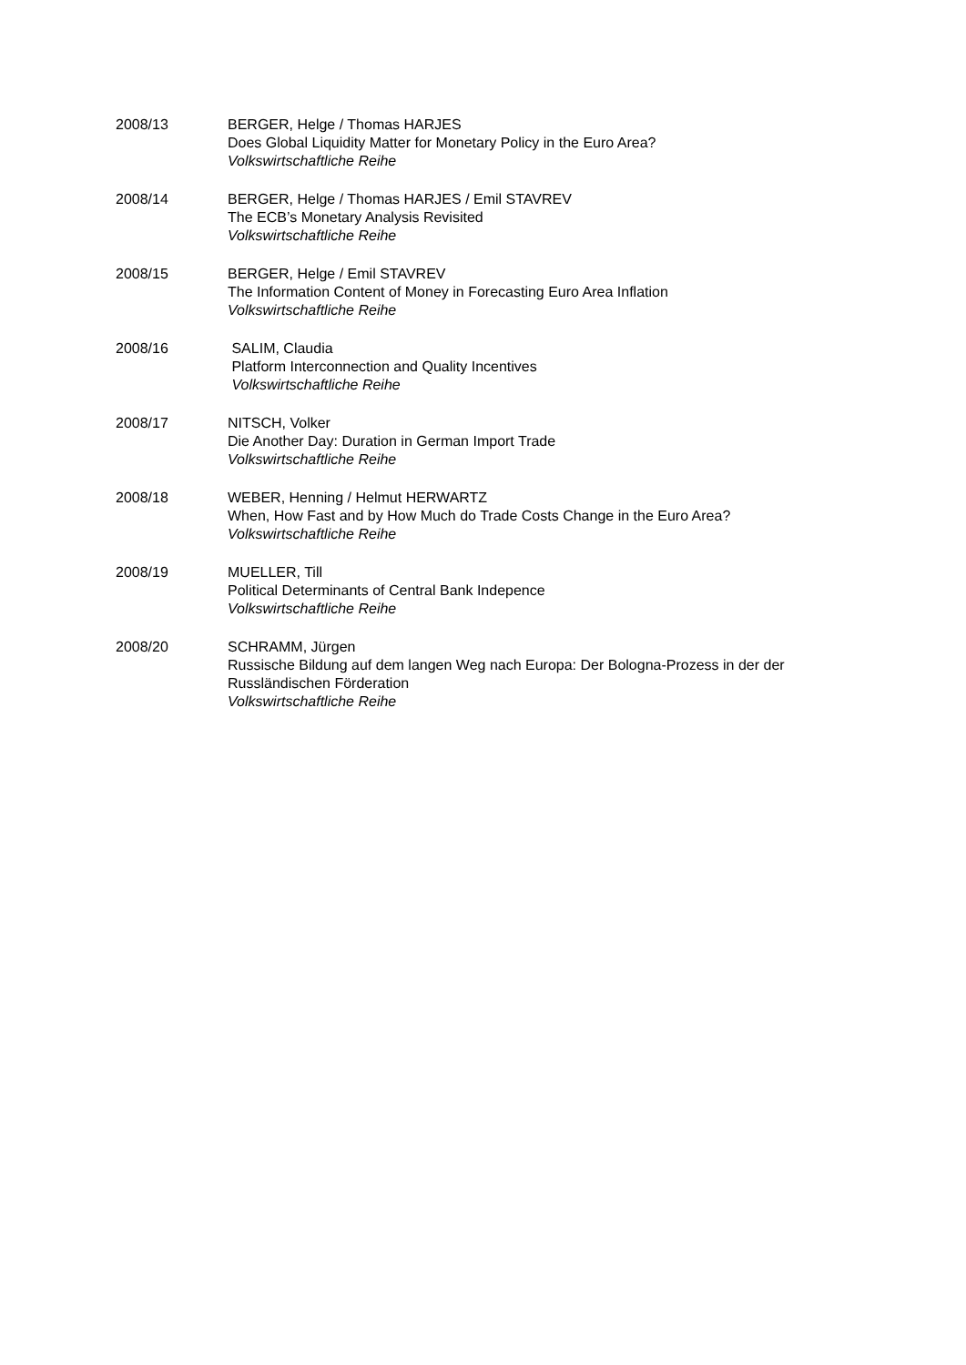2008/13 BERGER, Helge / Thomas HARJES
Does Global Liquidity Matter for Monetary Policy in the Euro Area?
Volkswirtschaftliche Reihe
2008/14 BERGER, Helge / Thomas HARJES / Emil STAVREV
The ECB’s Monetary Analysis Revisited
Volkswirtschaftliche Reihe
2008/15 BERGER, Helge / Emil STAVREV
The Information Content of Money in Forecasting Euro Area Inflation
Volkswirtschaftliche Reihe
2008/16 SALIM, Claudia
Platform Interconnection and Quality Incentives
Volkswirtschaftliche Reihe
2008/17 NITSCH, Volker
Die Another Day: Duration in German Import Trade
Volkswirtschaftliche Reihe
2008/18 WEBER, Henning / Helmut HERWARTZ
When, How Fast and by How Much do Trade Costs Change in the Euro Area?
Volkswirtschaftliche Reihe
2008/19 MUELLER, Till
Political Determinants of Central Bank Indepence
Volkswirtschaftliche Reihe
2008/20 SCHRAMM, Jürgen
Russische Bildung auf dem langen Weg nach Europa: Der Bologna-Prozess in der der Russländischen Förderation
Volkswirtschaftliche Reihe